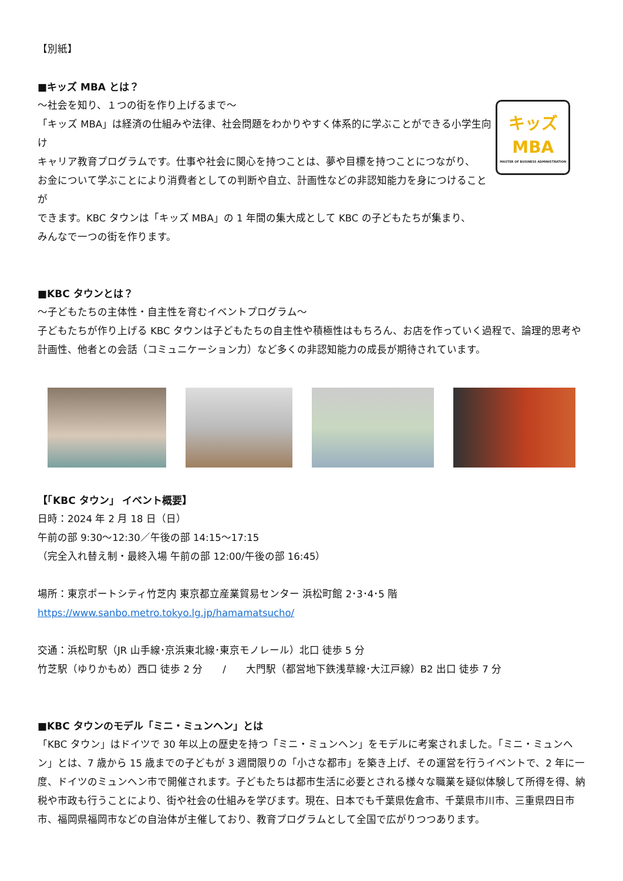【別紙】
■キッズ MBA とは？
～社会を知り、１つの街を作り上げるまで～
「キッズ MBA」は経済の仕組みや法律、社会問題をわかりやすく体系的に学ぶことができる小学生向け
キャリア教育プログラムです。仕事や社会に関心を持つことは、夢や目標を持つことにつながり、
お金について学ぶことにより消費者としての判断や自立、計画性などの非認知能力を身につけることが
できます。KBC タウンは「キッズ MBA」の 1 年間の集大成として KBC の子どもたちが集まり、
みんなで一つの街を作ります。
キッズ
MBA
MASTER OF BUSINESS ADMINISTRATION
■KBC タウンとは？
～子どもたちの主体性・自主性を育むイベントプログラム～
子どもたちが作り上げる KBC タウンは子どもたちの自主性や積極性はもちろん、お店を作っていく過程で、論理的思考や計画性、他者との会話（コミュニケーション力）など多くの非認知能力の成長が期待されています。
【「KBC タウン」 イベント概要】
日時：2024 年 2 月 18 日（日）
午前の部 9:30～12:30／午後の部 14:15～17:15
（完全入れ替え制・最終入場 午前の部 12:00/午後の部 16:45）
場所：東京ポートシティ竹芝内 東京都立産業貿易センター 浜松町館 2･3･4･5 階
https://www.sanbo.metro.tokyo.lg.jp/hamamatsucho/
交通：浜松町駅（JR 山手線･京浜東北線･東京モノレール）北口 徒歩 5 分
竹芝駅（ゆりかもめ）西口 徒歩 2 分　　/　　大門駅（都営地下鉄浅草線･大江戸線）B2 出口 徒歩 7 分
■KBC タウンのモデル「ミニ・ミュンヘン」とは
「KBC タウン」はドイツで 30 年以上の歴史を持つ「ミニ・ミュンヘン」をモデルに考案されました。「ミニ・ミュンヘン」とは、7 歳から 15 歳までの子どもが 3 週間限りの「小さな都市」を築き上げ、その運営を行うイベントで、2 年に一度、ドイツのミュンヘン市で開催されます。子どもたちは都市生活に必要とされる様々な職業を疑似体験して所得を得、納税や市政も行うことにより、街や社会の仕組みを学びます。現在、日本でも千葉県佐倉市、千葉県市川市、三重県四日市市、福岡県福岡市などの自治体が主催しており、教育プログラムとして全国で広がりつつあります。